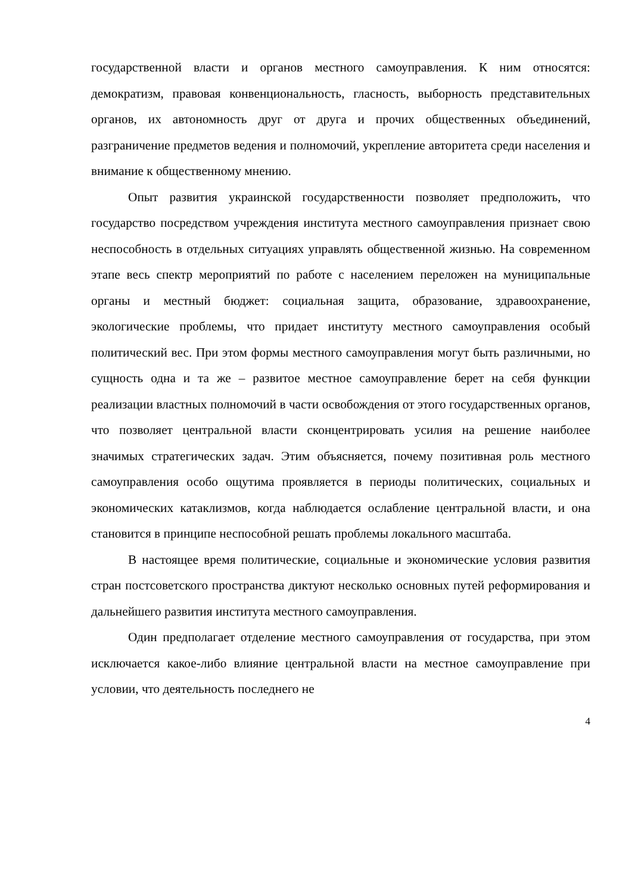государственной власти и органов местного самоуправления. К ним относятся: демократизм, правовая конвенциональность, гласность, выборность представительных органов, их автономность друг от друга и прочих общественных объединений, разграничение предметов ведения и полномочий, укрепление авторитета среди населения и внимание к общественному мнению.
Опыт развития украинской государственности позволяет предположить, что государство посредством учреждения института местного самоуправления признает свою неспособность в отдельных ситуациях управлять общественной жизнью. На современном этапе весь спектр мероприятий по работе с населением переложен на муниципальные органы и местный бюджет: социальная защита, образование, здравоохранение, экологические проблемы, что придает институту местного самоуправления особый политический вес. При этом формы местного самоуправления могут быть различными, но сущность одна и та же – развитое местное самоуправление берет на себя функции реализации властных полномочий в части освобождения от этого государственных органов, что позволяет центральной власти сконцентрировать усилия на решение наиболее значимых стратегических задач. Этим объясняется, почему позитивная роль местного самоуправления особо ощутима проявляется в периоды политических, социальных и экономических катаклизмов, когда наблюдается ослабление центральной власти, и она становится в принципе неспособной решать проблемы локального масштаба.
В настоящее время политические, социальные и экономические условия развития стран постсоветского пространства диктуют несколько основных путей реформирования и дальнейшего развития института местного самоуправления.
Один предполагает отделение местного самоуправления от государства, при этом исключается какое-либо влияние центральной власти на местное самоуправление при условии, что деятельность последнего не
4